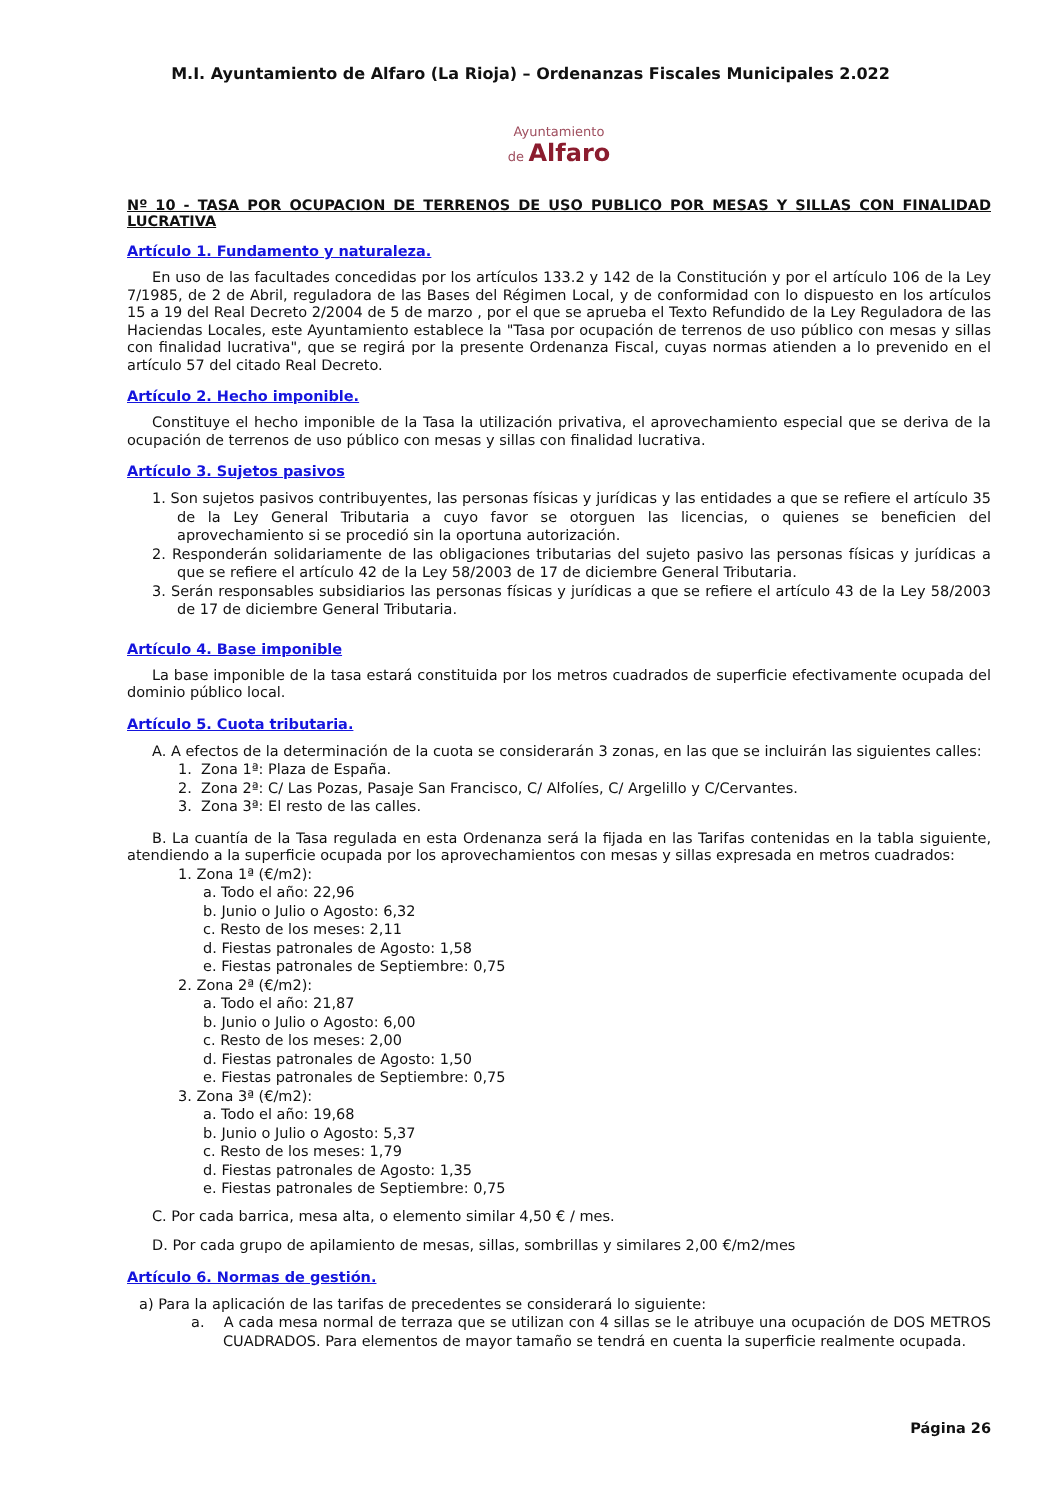M.I. Ayuntamiento de Alfaro (La Rioja) – Ordenanzas Fiscales Municipales 2.022
Ayuntamiento
de Alfaro
Nº 10 - TASA POR OCUPACION DE TERRENOS DE USO PUBLICO POR MESAS Y SILLAS CON FINALIDAD LUCRATIVA
Artículo 1. Fundamento y naturaleza.
En uso de las facultades concedidas por los artículos 133.2 y 142 de la Constitución y por el artículo 106 de la Ley 7/1985, de 2 de Abril, reguladora de las Bases del Régimen Local, y de conformidad con lo dispuesto en los artículos 15 a 19 del Real Decreto 2/2004 de 5 de marzo , por el que se aprueba el Texto Refundido de la Ley Reguladora de las Haciendas Locales, este Ayuntamiento establece la "Tasa por ocupación de terrenos de uso público con mesas y sillas con finalidad lucrativa", que se regirá por la presente Ordenanza Fiscal, cuyas normas atienden a lo prevenido en el artículo 57 del citado Real Decreto.
Artículo 2. Hecho imponible.
Constituye el hecho imponible de la Tasa la utilización privativa, el aprovechamiento especial que se deriva de la ocupación de terrenos de uso público con mesas y sillas con finalidad lucrativa.
Artículo 3. Sujetos pasivos
1. Son sujetos pasivos contribuyentes, las personas físicas y jurídicas y las entidades a que se refiere el artículo 35 de la Ley General Tributaria a cuyo favor se otorguen las licencias, o quienes se beneficien del aprovechamiento si se procedió sin la oportuna autorización.
2. Responderán solidariamente de las obligaciones tributarias del sujeto pasivo las personas físicas y jurídicas a que se refiere el artículo 42 de la Ley 58/2003 de 17 de diciembre General Tributaria.
3. Serán responsables subsidiarios las personas físicas y jurídicas a que se refiere el artículo 43 de la Ley 58/2003 de 17 de diciembre General Tributaria.
Artículo 4. Base imponible
La base imponible de la tasa estará constituida por los metros cuadrados de superficie efectivamente ocupada del dominio público local.
Artículo 5. Cuota tributaria.
A. A efectos de la determinación de la cuota se considerarán 3 zonas, en las que se incluirán las siguientes calles:
1. Zona 1ª: Plaza de España.
2. Zona 2ª: C/ Las Pozas, Pasaje San Francisco, C/ Alfolíes, C/ Argelillo y C/Cervantes.
3. Zona 3ª: El resto de las calles.
B. La cuantía de la Tasa regulada en esta Ordenanza será la fijada en las Tarifas contenidas en la tabla siguiente, atendiendo a la superficie ocupada por los aprovechamientos con mesas y sillas expresada en metros cuadrados:
1. Zona 1ª (€/m2):
a. Todo el año: 22,96
b. Junio o Julio o Agosto: 6,32
c. Resto de los meses: 2,11
d. Fiestas patronales de Agosto: 1,58
e. Fiestas patronales de Septiembre: 0,75
2. Zona 2ª (€/m2):
a. Todo el año: 21,87
b. Junio o Julio o Agosto: 6,00
c. Resto de los meses: 2,00
d. Fiestas patronales de Agosto: 1,50
e. Fiestas patronales de Septiembre: 0,75
3. Zona 3ª (€/m2):
a. Todo el año: 19,68
b. Junio o Julio o Agosto: 5,37
c. Resto de los meses: 1,79
d. Fiestas patronales de Agosto: 1,35
e. Fiestas patronales de Septiembre: 0,75
C. Por cada barrica, mesa alta, o elemento similar 4,50 € / mes.
D. Por cada grupo de apilamiento de mesas, sillas, sombrillas y similares 2,00 €/m2/mes
Artículo 6. Normas de gestión.
a) Para la aplicación de las tarifas de precedentes se considerará lo siguiente:
a. A cada mesa normal de terraza que se utilizan con 4 sillas se le atribuye una ocupación de DOS METROS CUADRADOS. Para elementos de mayor tamaño se tendrá en cuenta la superficie realmente ocupada.
Página 26